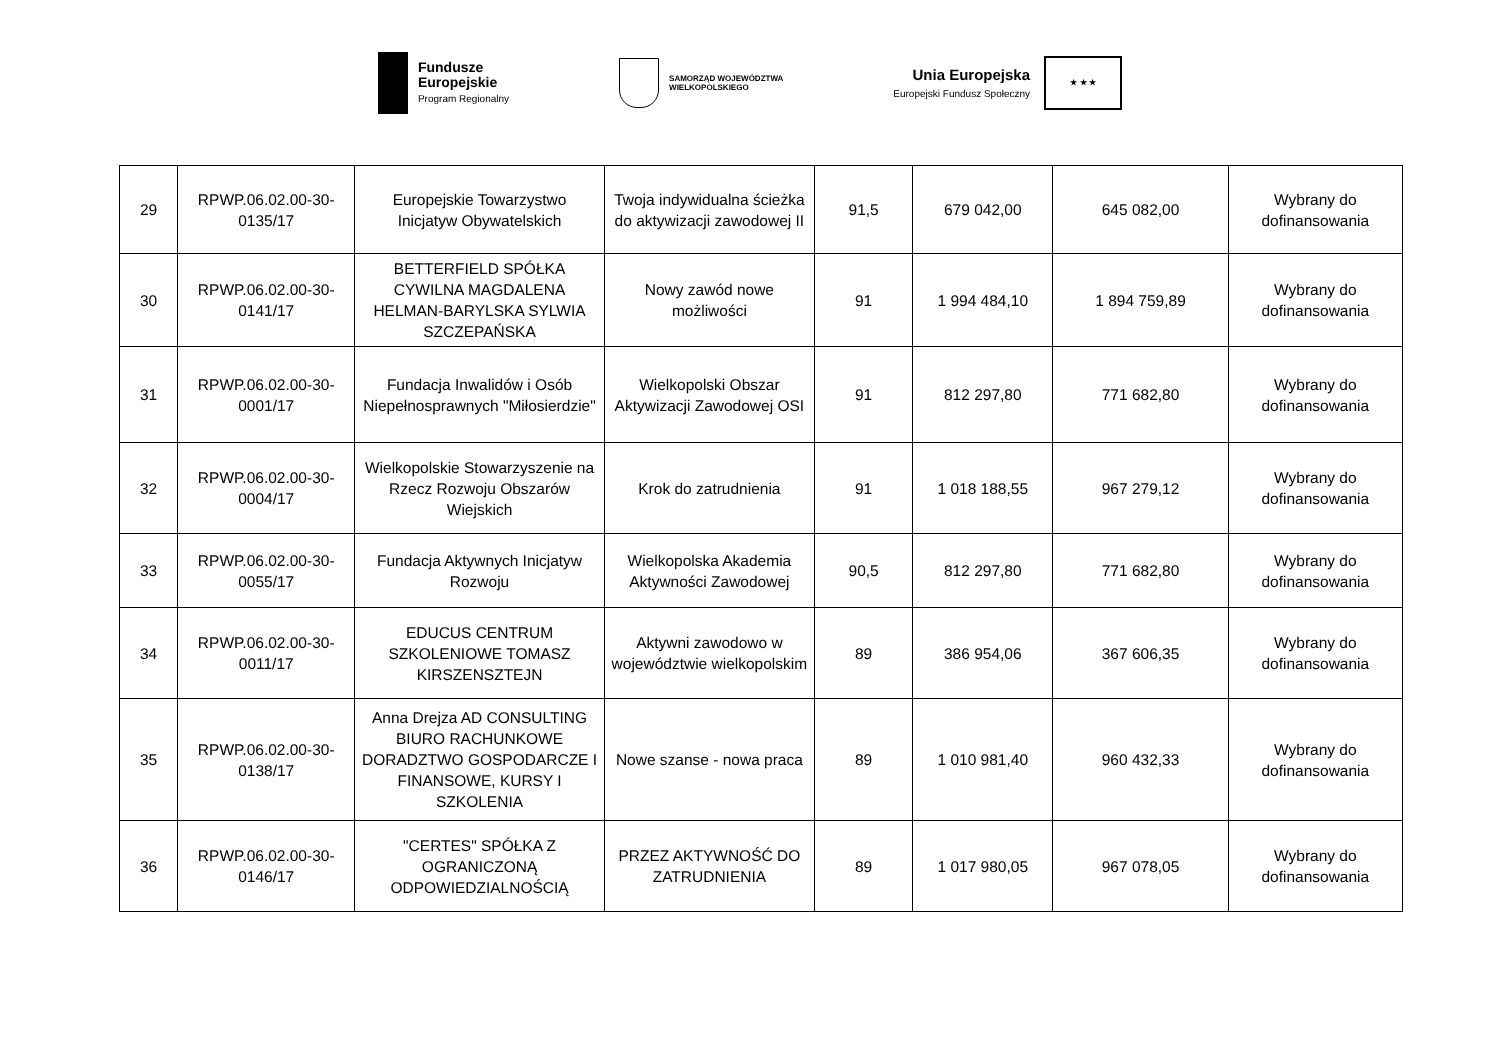Fundusze
Europejskie
Program Regionalny
SAMORZĄD WOJEWÓDZTWA
WIELKOPOLSKIEGO
Unia Europejska
Europejski Fundusz Społeczny
★ ★ ★
| 29 | RPWP.06.02.00-30-0135/17 | Europejskie Towarzystwo Inicjatyw Obywatelskich | Twoja indywidualna ścieżka do aktywizacji zawodowej II | 91,5 | 679 042,00 | 645 082,00 | Wybrany do dofinansowania |
| 30 | RPWP.06.02.00-30-0141/17 | BETTERFIELD SPÓŁKA CYWILNA MAGDALENA HELMAN-BARYLSKA SYLWIA SZCZEPAŃSKA | Nowy zawód nowe możliwości | 91 | 1 994 484,10 | 1 894 759,89 | Wybrany do dofinansowania |
| 31 | RPWP.06.02.00-30-0001/17 | Fundacja Inwalidów i Osób Niepełnosprawnych "Miłosierdzie" | Wielkopolski Obszar Aktywizacji Zawodowej OSI | 91 | 812 297,80 | 771 682,80 | Wybrany do dofinansowania |
| 32 | RPWP.06.02.00-30-0004/17 | Wielkopolskie Stowarzyszenie na Rzecz Rozwoju Obszarów Wiejskich | Krok do zatrudnienia | 91 | 1 018 188,55 | 967 279,12 | Wybrany do dofinansowania |
| 33 | RPWP.06.02.00-30-0055/17 | Fundacja Aktywnych Inicjatyw Rozwoju | Wielkopolska Akademia Aktywności Zawodowej | 90,5 | 812 297,80 | 771 682,80 | Wybrany do dofinansowania |
| 34 | RPWP.06.02.00-30-0011/17 | EDUCUS CENTRUM SZKOLENIOWE TOMASZ KIRSZENSZTEJN | Aktywni zawodowo w województwie wielkopolskim | 89 | 386 954,06 | 367 606,35 | Wybrany do dofinansowania |
| 35 | RPWP.06.02.00-30-0138/17 | Anna Drejza AD CONSULTING BIURO RACHUNKOWE DORADZTWO GOSPODARCZE I FINANSOWE, KURSY I SZKOLENIA | Nowe szanse - nowa praca | 89 | 1 010 981,40 | 960 432,33 | Wybrany do dofinansowania |
| 36 | RPWP.06.02.00-30-0146/17 | "CERTES" SPÓŁKA Z OGRANICZONĄ ODPOWIEDZIALNOŚCIĄ | PRZEZ AKTYWNOŚĆ DO ZATRUDNIENIA | 89 | 1 017 980,05 | 967 078,05 | Wybrany do dofinansowania |